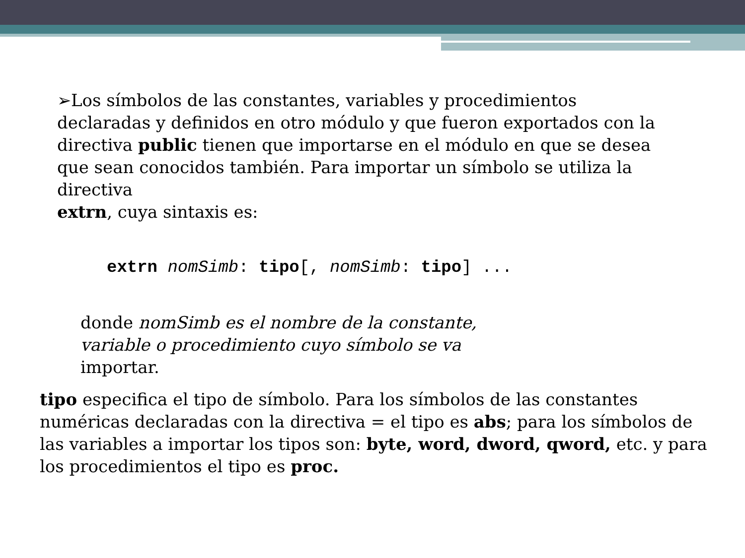➢Los símbolos de las constantes, variables y procedimientos declaradas y definidos en otro módulo y que fueron exportados con la directiva public tienen que importarse en el módulo en que se desea que sean conocidos también. Para importar un símbolo se utiliza la directiva
extrn, cuya sintaxis es:
extrn nomSimb: tipo[, nomSimb: tipo] ...
donde nomSimb es el nombre de la constante, variable o procedimiento cuyo símbolo se va importar.
tipo especifica el tipo de símbolo. Para los símbolos de las constantes numéricas declaradas con la directiva = el tipo es abs; para los símbolos de las variables a importar los tipos son: byte, word, dword, qword, etc. y para los procedimientos el tipo es proc.